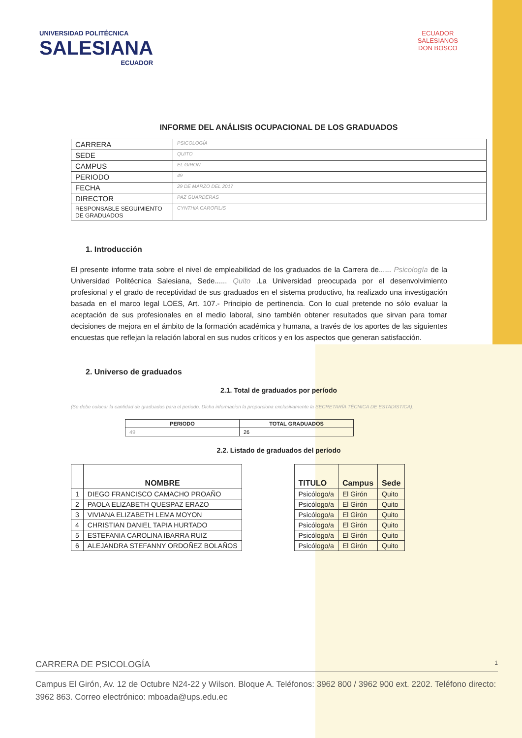UNIVERSIDAD POLITÉCNICA
SALESIANA
ECUADOR
ECUADOR
SALESIANOS
DON BOSCO
INFORME DEL ANÁLISIS OCUPACIONAL DE LOS GRADUADOS
| CARRERA | PSICOLOGÍA |
| SEDE | QUITO |
| CAMPUS | EL GIRON |
| PERIODO | 49 |
| FECHA | 29 DE MARZO DEL 2017 |
| DIRECTOR | PAZ GUARDERAS |
| RESPONSABLE SEGUIMIENTO DE GRADUADOS | CYNTHIA CAROFILIS |
1. Introducción
El presente informe trata sobre el nivel de empleabilidad de los graduados de la Carrera de...... Psicología de la Universidad Politécnica Salesiana, Sede...... Quito .La Universidad preocupada por el desenvolvimiento profesional y el grado de receptividad de sus graduados en el sistema productivo, ha realizado una investigación basada en el marco legal LOES, Art. 107.- Principio de pertinencia. Con lo cual pretende no sólo evaluar la aceptación de sus profesionales en el medio laboral, sino también obtener resultados que sirvan para tomar decisiones de mejora en el ámbito de la formación académica y humana, a través de los aportes de las siguientes encuestas que reflejan la relación laboral en sus nudos críticos y en los aspectos que generan satisfacción.
2. Universo de graduados
2.1. Total de graduados por período
(Se debe colocar la cantidad de graduados para el periodo. Dicha informacion la proporciona exclusivamente la SECRETARÍA TÉCNICA DE ESTADISTICA).
| PERIODO | TOTAL GRADUADOS |
| --- | --- |
| 49 | 26 |
2.2. Listado de graduados del período
| | NOMBRE | | TITULO | Campus | Sede |
| --- | --- | --- | --- | --- | --- |
| 1 | DIEGO FRANCISCO CAMACHO PROAÑO | | Psicólogo/a | El Girón | Quito |
| 2 | PAOLA ELIZABETH QUESPAZ ERAZO | | Psicólogo/a | El Girón | Quito |
| 3 | VIVIANA ELIZABETH LEMA MOYON | | Psicólogo/a | El Girón | Quito |
| 4 | CHRISTIAN DANIEL TAPIA HURTADO | | Psicólogo/a | El Girón | Quito |
| 5 | ESTEFANIA CAROLINA IBARRA RUIZ | | Psicólogo/a | El Girón | Quito |
| 6 | ALEJANDRA STEFANNY ORDOÑEZ BOLAÑOS | | Psicólogo/a | El Girón | Quito |
CARRERA DE PSICOLOGÍA 1
Campus El Girón, Av. 12 de Octubre N24-22 y Wilson. Bloque A. Teléfonos: 3962 800 / 3962 900 ext. 2202. Teléfono directo: 3962 863. Correo electrónico: mboada@ups.edu.ec